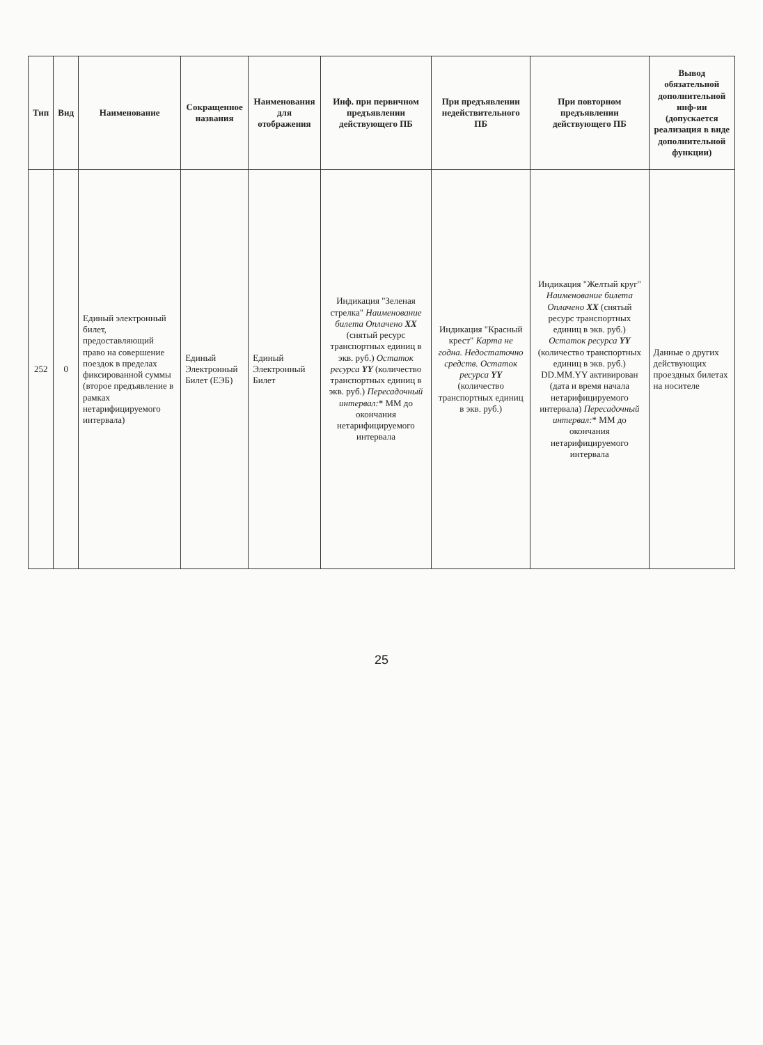| Тип | Вид | Наименование | Сокращенное названия | Наименования для отображения | Инф. при первичном предъявлении действующего ПБ | При предъявлении недействительного ПБ | При повторном предъявлении действующего ПБ | Вывод обязательной дополнительной инф-ии (допускается реализация в виде дополнительной функции) |
| --- | --- | --- | --- | --- | --- | --- | --- | --- |
| 252 | 0 | Единый электронный билет, предоставляющий право на совершение поездок в пределах фиксированной суммы (второе предъявление в рамках нетарифицируемого интервала) | Единый Электронный Билет (ЕЭБ) | Единый Электронный Билет | Индикация "Зеленая стрелка" Наименование билета Оплачено XX (снятый ресурс транспортных единиц в экв. руб.) Остаток ресурса YY (количество транспортных единиц в экв. руб.) Пересадочный интервал: * ММ до окончания нетарифицируемого интервала | Индикация "Красный крест" Карта не годна. Недостаточно средств. Остаток ресурса YY (количество транспортных единиц в экв. руб.) | Индикация "Желтый круг" Наименование билета Оплачено XX (снятый ресурс транспортных единиц в экв. руб.) Остаток ресурса YY (количество транспортных единиц в экв. руб.) DD.MM.YY активирован (дата и время начала нетарифицируемого интервала) Пересадочный интервал: * ММ до окончания нетарифицируемого интервала | Данные о других действующих проездных билетах на носителе |
25